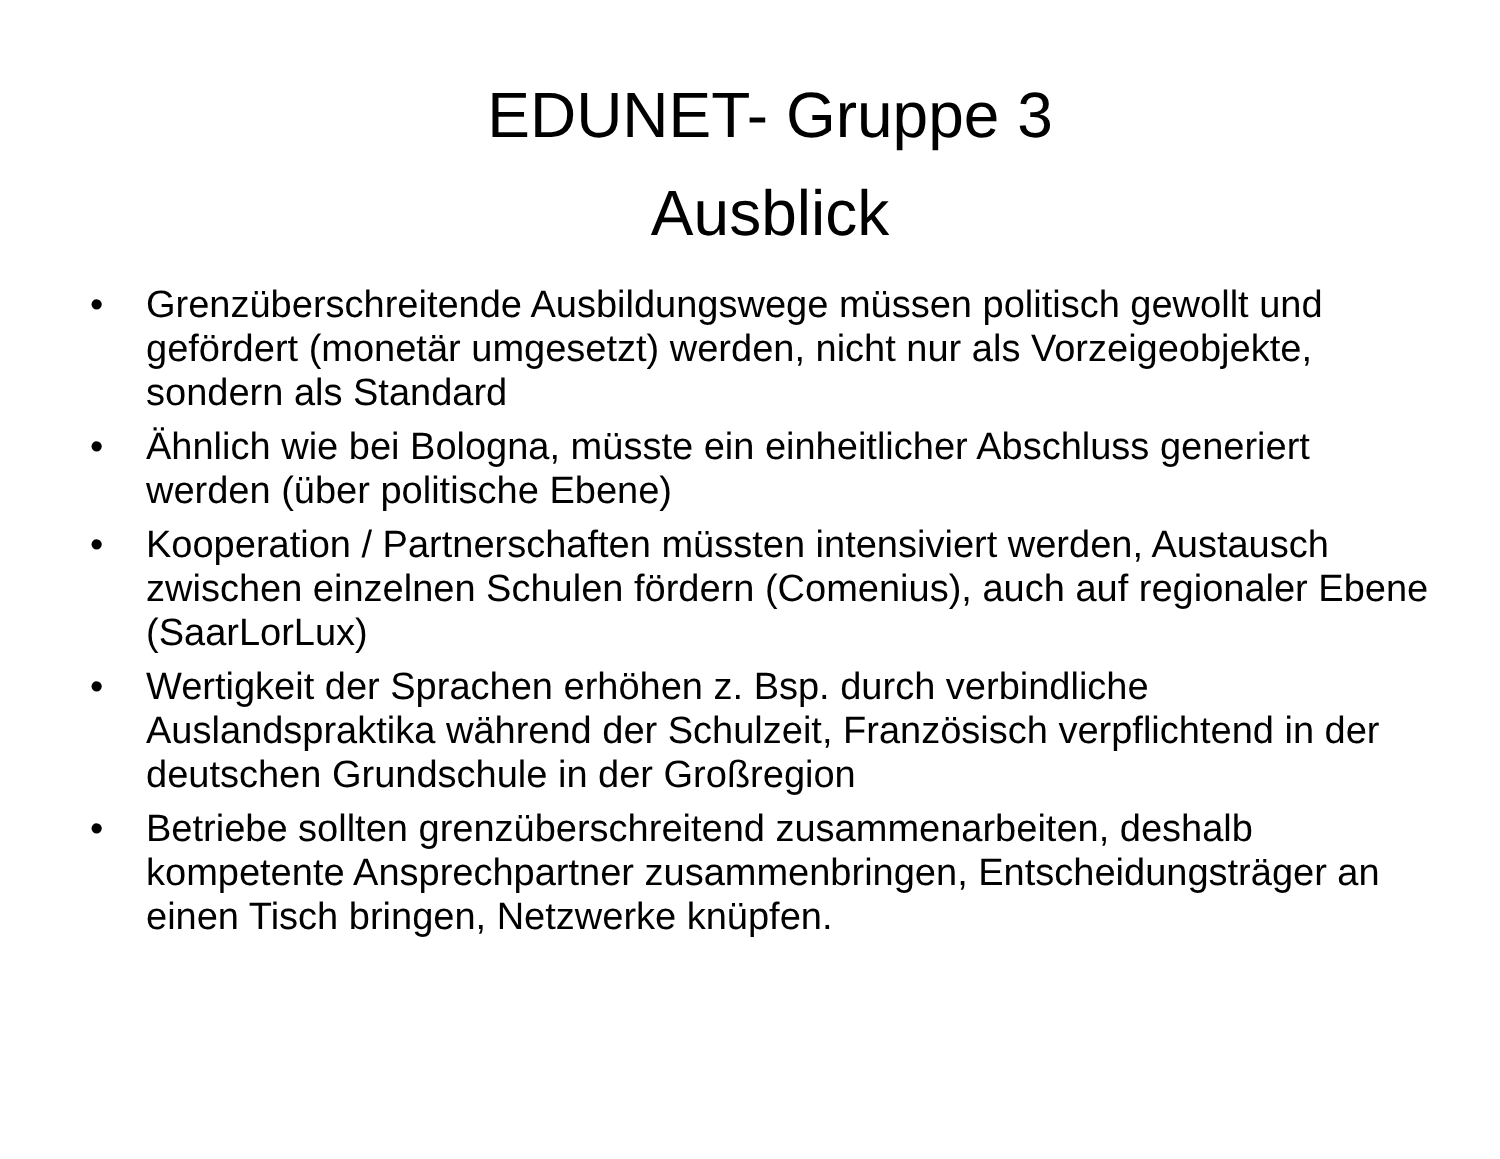EDUNET- Gruppe 3
Ausblick
• Grenzüberschreitende Ausbildungswege müssen politisch gewollt und gefördert (monetär umgesetzt) werden, nicht nur als Vorzeigeobjekte, sondern als Standard
• Ähnlich wie bei Bologna, müsste ein einheitlicher Abschluss generiert werden (über politische Ebene)
• Kooperation / Partnerschaften müssten intensiviert werden, Austausch zwischen einzelnen Schulen fördern (Comenius), auch auf regionaler Ebene (SaarLorLux)
• Wertigkeit der Sprachen erhöhen z. Bsp. durch verbindliche Auslandspraktika während der Schulzeit, Französisch verpflichtend in der deutschen Grundschule in der Großregion
• Betriebe sollten grenzüberschreitend zusammenarbeiten, deshalb kompetente Ansprechpartner zusammenbringen, Entscheidungsträger an einen Tisch bringen, Netzwerke knüpfen.